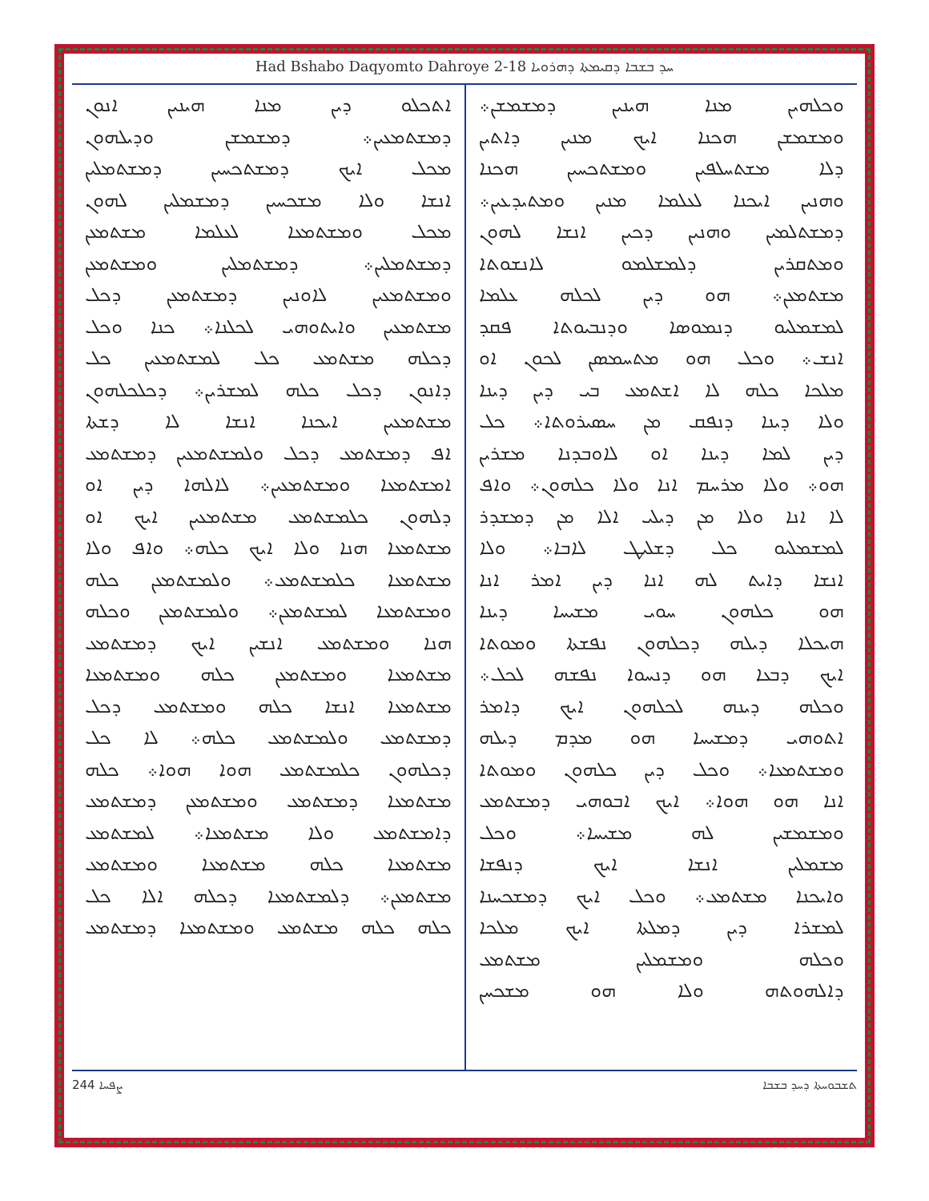Had Bshabo Daqyomto Dahroye 2-18 ܚܕ ܒܫܒܐ ܕܩܝܡܬܐ ܕܗܪܘܝܐ
ܘܟܠܗܝܢ ܡܢܐ ܗܝܢܝܢ ܕܡܫܡܫܢ܀
ܘܡܫܡܫܢ ܗܟܢܐ ܐܝܟ ܡܢܝܢ ܕܐܬܝܢ
ܕܠܐ ܡܫܬܚܠܦܝܢ ܘܡܫܬܟܚܝܢ ܗܟܢܐ
ܘܗܢܝܢ ܐܝܟܢܐ ܠܥܠܡܐ ܡܢܝܢ ܘܡܬܝܕܥܝܢ܀
ܕܡܫܬܠܡܝܢ ܘܗܢܝܢ ܕܟܝܢ ܐܢܫܐ ܠܗܘܢ
ܘܡܬܩܪܝܢ ܕܠܡܫܠܡܘ ܠܐܢܫܘܬܐ
ܡܫܬܡܥܢ܀ ܗܘ ܕܝܢ ܠܟܠܗ ܥܠܡܐ
ܠܡܫܡܠܝܘ ܕܢܡܘܣܐ ܘܕܢܒܝܘܬܐ ܦܩܕ
ܐܢܫ܀ ܘܟܠ ܗܘ ܡܬܚܡܣܢ ܠܟܘܢ ܐܘ
ܡܠܟܐ ܟܠܗ ܠܐ ܐܫܬܡܥ ܒܝ ܕܝܢ ܕܝܢܐ
ܘܠܐ ܕܝܢܐ ܕܢܦܩ ܡܢ ܚܣܝܪܘܬܐ܀ ܟܠ
ܕܝܢ ܠܡܐ ܕܝܢܐ ܐܘ ܠܐܘܒܕܢܐ ܡܫܪܝܢ
ܗܘ܀ ܘܠܐ ܡܪܚܡ ܐܢܐ ܘܠܐ ܟܠܗܘܢ܀ ܘܐܦ
ܠܐ ܐܢܐ ܘܠܐ ܡܢ ܕܝܠܝ ܐܠܐ ܡܢ ܕܡܫܕܪ
ܠܡܫܡܠܝܘ ܟܠ ܕܫܠܝܛ ܠܐܒܐ܀ ܘܠܐ
ܐܢܫܐ ܕܐܝܬ ܠܗ ܐܢܐ ܕܝܢ ܐܡܪ ܐܢܐ
ܗܘ ܟܠܗܘܢ ܚܘܝ ܡܫܝܚܐ ܕܝܢܐ
ܗܝܟܠܐ ܕܝܠܗ ܕܟܠܗܘܢ ܢܦܫܬܐ ܘܡܘܬܐ
ܐܝܟ ܕܒܥܐ ܗܘ ܕܢܚܘܐ ܢܦܫܗ ܠܟܠ܀
ܘܟܠܗ ܕܝܢܗ ܠܟܠܗܘܢ ܐܝܟ ܕܐܡܪ
ܐܬܘܗܝ ܕܡܫܝܚܐ ܗܘ ܡܕܡ ܕܝܠܗ
ܘܡܫܬܡܥܐ܀ ܘܟܠ ܕܝܢ ܟܠܗܘܢ ܘܡܘܬܐ
ܐܢܐ ܗܘ ܗܘܐ܀ ܐܝܟ ܐܒܘܗܝ ܕܡܫܬܡܥ
ܘܡܫܡܫܝܢ ܠܗ ܡܫܝܚܐ܀ ܘܟܠ
ܡܫܡܠܝܢ ܐܢܫܐ ܐܝܟ ܕܢܦܫܐ
ܘܐܝܟܢܐ ܡܫܬܡܥ܀ ܘܟܠ ܐܝܟ ܕܡܫܟܚܢܐ
ܠܡܫܪܐ ܕܝܢ ܕܡܠܬܐ ܐܝܟ ܡܠܟܐ
ܘܟܠܗ ܘܡܫܡܠܝܢ ܡܫܬܡܥ
ܕܐܠܗܘܬܗ ܘܠܐ ܗܘ ܡܫܟܚܢ
ܐܬܟܠܘ ܕܝܢ ܡܢܐ ܗܝܢܝܢ ܐܢܘܢ
ܕܡܫܬܡܥܝܢ܀ ܕܡܫܡܫܢ ܘܕܝܠܗܘܢ
ܡܟܠ ܐܝܟ ܕܡܫܬܟܚܝܢ ܕܡܫܬܡܠܝܢ
ܐܢܫܐ ܘܠܐ ܡܫܟܚܝܢ ܕܡܫܡܠܝܢ ܠܗܘܢ
ܡܟܠ ܘܡܫܬܡܥܐ ܠܥܠܡܐ ܡܫܬܡܥܢ
ܕܡܫܬܡܠܝܢ܀ ܕܡܫܬܡܠܝܢ ܘܡܫܬܡܥܢ
ܘܡܫܬܡܥܝܢ ܠܐܘܢܝܢ ܕܡܫܬܡܥܢ ܕܟܠ
ܡܫܬܡܥܝܢ ܘܐܝܬܘܗܝ ܠܟܠܢܐ܀ ܟܢܐ ܘܟܠ
ܕܟܠܗ ܡܫܬܡܥ ܟܠ ܠܡܫܬܡܥܝܢ ܟܠ
ܕܐܢܘܢ ܕܟܠ ܟܠܗ ܠܡܫܪܝܢ܀ ܕܟܠܟܠܗܘܢ
ܡܫܬܡܥܝܢ ܐܝܟܢܐ ܐܢܫܐ ܠܐ ܕܫܬܐ
ܐܦ ܕܡܫܬܡܥ ܕܟܠ ܘܠܡܫܬܡܥܝܢ ܕܡܫܬܡܥ
ܐܡܫܬܡܥܐ ܘܡܫܬܡܥܝܢ܀ ܠܐܠܗܐ ܕܝܢ ܐܘ
ܕܠܗܘܢ ܟܠܡܫܬܡܥ ܡܫܬܡܥܝܢ ܐܝܟ ܐܘ
ܡܫܬܡܥܐ ܗܢܐ ܘܠܐ ܐܝܟ ܟܠܗ܀ ܘܐܦ ܘܠܐ
ܡܫܬܡܥܐ ܟܠܡܫܬܡܥ܀ ܘܠܡܫܬܡܥܢ ܟܠܗ
ܘܡܫܬܡܥܐ ܠܡܫܬܡܥܢ܀ ܘܠܡܫܬܡܥܢ ܘܟܠܗ
ܗܢܐ ܘܡܫܬܡܥ ܐܢܫܝܢ ܐܝܟ ܕܡܫܬܡܥ
ܡܫܬܡܥܐ ܘܡܫܬܡܥܢ ܟܠܗ ܘܡܫܬܡܥܐ
ܡܫܬܡܥܐ ܐܢܫܐ ܟܠܗ ܘܡܫܬܡܥ ܕܟܠ
ܕܡܫܬܡܥ ܘܠܡܫܬܡܥ ܟܠܗ܀ ܠܐ ܟܠ
ܕܟܠܗܘܢ ܟܠܡܫܬܡܥ ܗܘܐ ܗܘܐ܀ ܟܠܗ
ܡܫܬܡܥܐ ܕܡܫܬܡܥ ܘܡܫܬܡܥܢ ܕܡܫܬܡܥ
ܕܐܡܫܬܡܥ ܘܠܐ ܡܫܬܡܥܐ܀ ܠܡܫܬܡܥ
ܡܫܬܡܥܐ ܟܠܗ ܡܫܬܡܥܐ ܘܡܫܬܡܥ
ܡܫܬܡܥܢ܀ ܕܠܡܫܬܡܥܐ ܕܟܠܗ ܐܠܐ ܟܠ
ܟܠܗ ܟܠܗ ܡܫܬܡܥ ܘܡܫܬܡܥܐ ܕܡܫܬܡܥ
244 ܨܦܚܐ ܬܫܒܘܚܬܐ ܕܚܕ ܒܫܒܐ